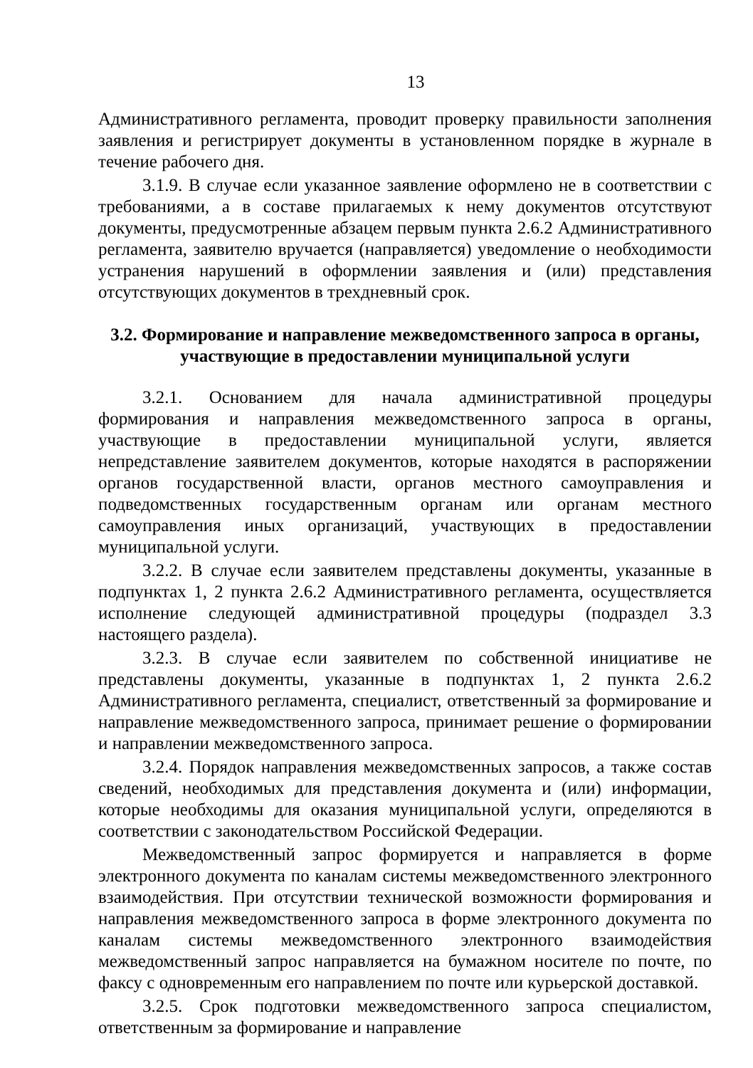13
Административного регламента, проводит проверку правильности заполнения заявления и регистрирует документы в установленном порядке в журнале в течение рабочего дня.
3.1.9. В случае если указанное заявление оформлено не в соответствии с требованиями, а в составе прилагаемых к нему документов отсутствуют документы, предусмотренные абзацем первым пункта 2.6.2 Административного регламента, заявителю вручается (направляется) уведомление о необходимости устранения нарушений в оформлении заявления и (или) представления отсутствующих документов в трехдневный срок.
3.2. Формирование и направление межведомственного запроса в органы, участвующие в предоставлении муниципальной услуги
3.2.1. Основанием для начала административной процедуры формирования и направления межведомственного запроса в органы, участвующие в предоставлении муниципальной услуги, является непредставление заявителем документов, которые находятся в распоряжении органов государственной власти, органов местного самоуправления и подведомственных государственным органам или органам местного самоуправления иных организаций, участвующих в предоставлении муниципальной услуги.
3.2.2. В случае если заявителем представлены документы, указанные в подпунктах 1, 2 пункта 2.6.2 Административного регламента, осуществляется исполнение следующей административной процедуры (подраздел 3.3 настоящего раздела).
3.2.3. В случае если заявителем по собственной инициативе не представлены документы, указанные в подпунктах 1, 2 пункта 2.6.2 Административного регламента, специалист, ответственный за формирование и направление межведомственного запроса, принимает решение о формировании и направлении межведомственного запроса.
3.2.4. Порядок направления межведомственных запросов, а также состав сведений, необходимых для представления документа и (или) информации, которые необходимы для оказания муниципальной услуги, определяются в соответствии с законодательством Российской Федерации.
Межведомственный запрос формируется и направляется в форме электронного документа по каналам системы межведомственного электронного взаимодействия. При отсутствии технической возможности формирования и направления межведомственного запроса в форме электронного документа по каналам системы межведомственного электронного взаимодействия межведомственный запрос направляется на бумажном носителе по почте, по факсу с одновременным его направлением по почте или курьерской доставкой.
3.2.5. Срок подготовки межведомственного запроса специалистом, ответственным за формирование и направление